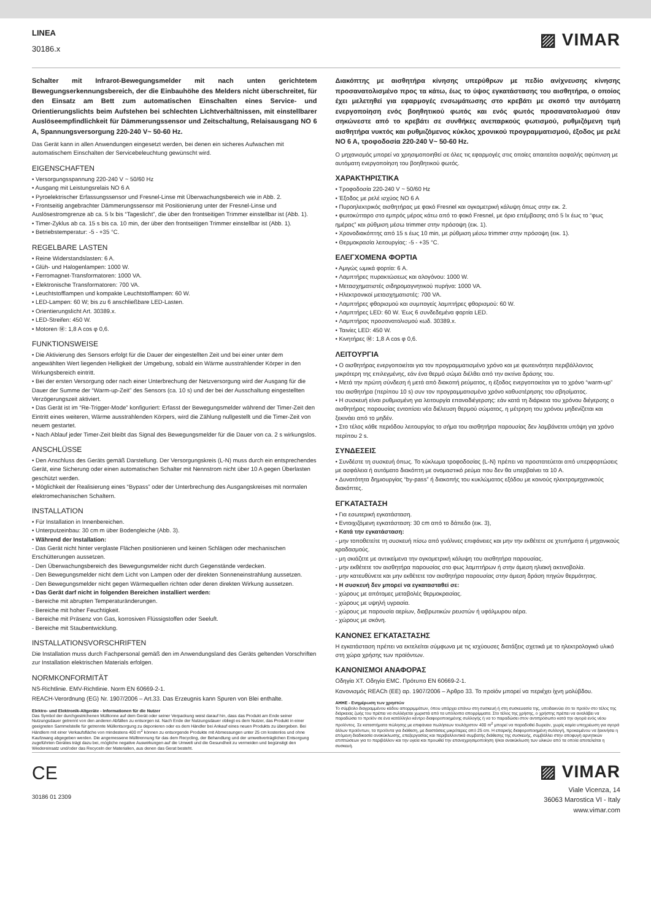LINEA
30186.x
▨ VIMAR
Schalter mit Infrarot-Bewegungsmelder mit nach unten gerichtetem Bewegungserkennungsbereich, der die Einbauhöhe des Melders nicht überschreitet, für den Einsatz am Bett zum automatischen Einschalten eines Service- und Orientierungslichts beim Aufstehen bei schlechten Lichtverhältnissen, mit einstellbarer Auslöseempfindlichkeit für Dämmerungssensor und Zeitschaltung, Relaisausgang NO 6 A, Spannungsversorgung 220-240 V~ 50-60 Hz.
Das Gerät kann in allen Anwendungen eingesetzt werden, bei denen ein sicheres Aufwachen mit automatischem Einschalten der Servicebeleuchtung gewünscht wird.
EIGENSCHAFTEN
• Versorgungsspannung 220-240 V ~ 50/60 Hz
• Ausgang mit Leistungsrelais NO 6 A
• Pyroelektrischer Erfassungssensor und Fresnel-Linse mit Überwachungsbereich wie in Abb. 2.
• Frontseitig angebrachter Dämmerungssensor mit Positionierung unter der Fresnel-Linse und Auslösestromgrenze ab ca. 5 lx bis “Tageslicht”, die über den frontseitigen Trimmer einstellbar ist (Abb. 1).
• Timer-Zyklus ab ca. 15 s bis ca. 10 min, der über den frontseitigen Trimmer einstellbar ist (Abb. 1).
• Betriebstemperatur: -5 - +35 °C.
REGELBARE LASTEN
• Reine Widerstandslasten: 6 A.
• Glüh- und Halogenlampen: 1000 W.
• Ferromagnet-Transformatoren: 1000 VA.
• Elektronische Transformatoren: 700 VA.
• Leuchtstofflampen und kompakte Leuchtstofflampen: 60 W.
• LED-Lampen: 60 W; bis zu 6 anschließbare LED-Lasten.
• Orientierungslicht Art. 30389.x.
• LED-Streifen: 450 W.
• Motoren Ⓜ: 1,8 A cos φ 0,6.
FUNKTIONSWEISE
• Die Aktivierung des Sensors erfolgt für die Dauer der eingestellten Zeit und bei einer unter dem angewählten Wert liegenden Helligkeit der Umgebung, sobald ein Wärme ausstrahlender Körper in den Wirkungsbereich eintritt.
• Bei der ersten Versorgung oder nach einer Unterbrechung der Netzversorgung wird der Ausgang für die Dauer der Summe der “Warm-up-Zeit” des Sensors (ca. 10 s) und der bei der Ausschaltung eingestellten Verzögerungszeit aktiviert.
• Das Gerät ist im “Re-Trigger-Mode” konfiguriert: Erfasst der Bewegungsmelder während der Timer-Zeit den Eintritt eines weiteren, Wärme ausstrahlenden Körpers, wird die Zählung nullgestellt und die Timer-Zeit von neuem gestartet.
• Nach Ablauf jeder Timer-Zeit bleibt das Signal des Bewegungsmelder für die Dauer von ca. 2 s wirkungslos.
ANSCHLÜSSE
• Den Anschluss des Geräts gemäß Darstellung. Der Versorgungskreis (L-N) muss durch ein entsprechendes Gerät, eine Sicherung oder einen automatischen Schalter mit Nennstrom nicht über 10 A gegen Überlasten geschützt werden.
• Möglichkeit der Realisierung eines “Bypass” oder der Unterbrechung des Ausgangskreises mit normalen elektromechanischen Schaltern.
INSTALLATION
• Für Installation in Innenbereichen.
• Unterputzeinbau: 30 cm m über Bodengleiche (Abb. 3).
• Während der Installation:
- Das Gerät nicht hinter verglaste Flächen positionieren und keinen Schlägen oder mechanischen Erschütterungen aussetzen.
- Den Überwachungsbereich des Bewegungsmelder nicht durch Gegenstände verdecken.
- Den Bewegungsmelder nicht dem Licht von Lampen oder der direkten Sonneneinstrahlung aussetzen.
- Den Bewegungsmelder nicht gegen Wärmequellen richten oder deren direkten Wirkung aussetzen.
• Das Gerät darf nicht in folgenden Bereichen installiert werden:
- Bereiche mit abrupten Temperaturänderungen.
- Bereiche mit hoher Feuchtigkeit.
- Bereiche mit Präsenz von Gas, korrosiven Flüssigstoffen oder Seeluft.
- Bereiche mit Staubentwicklung.
INSTALLATIONSVORSCHRIFTEN
Die Installation muss durch Fachpersonal gemäß den im Anwendungsland des Geräts geltenden Vorschriften zur Installation elektrischen Materials erfolgen.
NORMKONFORMITÄT
NS-Richtlinie. EMV-Richtlinie. Norm EN 60669-2-1.
REACH-Verordnung (EG) Nr. 1907/2006 – Art.33. Das Erzeugnis kann Spuren von Blei enthalte.
Elektro- und Elektronik-Altgeräte - Informationen für die Nutzer
Das Symbol der durchgestrichenen Mülltonne auf dem Gerät oder seiner Verpackung weist darauf hin, dass das Produkt am Ende seiner Nutzungsdauer getrennt von den anderen Abfällen zu entsorgen ist. Nach Ende der Nutzungsdauer obliegt es dem Nutzer, das Produkt in einer geeigneten Sammelstelle für getrennte Müllentsorgung zu deponieren oder es dem Händler bei Ankauf eines neuen Produkts zu übergeben. Bei Händlern mit einer Verkaufsfläche von mindestens 400 m<sup>2</sup> können zu entsorgende Produkte mit Abmessungen unter 25 cm kostenlos und ohne Kaufzwang abgegeben werden. Die angemessene Mülltrennung für das dem Recycling, der Behandlung und der umweltverträglichen Entsorgung zugeführten Gerätes trägt dazu bei, mögliche negative Auswirkungen auf die Umwelt und die Gesundheit zu vermeiden und begünstigt den Wiedereinsatz und/oder das Recyceln der Materialien, aus denen das Gerat besteht.
Διακόπτης με αισθητήρα κίνησης υπερύθρων με πεδίο ανίχνευσης κίνησης προσανατολισμένο προς τα κάτω, έως το ύψος εγκατάστασης του αισθητήρα, ο οποίος έχει μελετηθεί για εφαρμογές ενσωμάτωσης στο κρεβάτι με σκοπό την αυτόματη ενεργοποίηση ενός βοηθητικού φωτός και ενός φωτός προσανατολισμού όταν σηκώνεστε από το κρεβάτι σε συνθήκες ανεπαρκούς φωτισμού, ρυθμιζόμενη τιμή αισθητήρα νυκτός και ρυθμιζόμενος κύκλος χρονικού προγραμματισμού, έξοδος με ρελέ NO 6 A, τροφοδοσία 220-240 V~ 50-60 Hz.
Ο μηχανισμός μπορεί να χρησιμοποιηθεί σε όλες τις εφαρμογές στις οποίες απαιτείται ασφαλής αφύπνιση με αυτόματη ενεργοποίηση του βοηθητικού φωτός.
ΧΑΡΑΚΤΗΡΙΣΤΙΚΑ
• Τροφοδοσία 220-240 V ~ 50/60 Hz
• Έξοδος με ρελέ ισχύος NO 6 A
• Πυροηλεκτρικός αισθητήρας με φακό Fresnel και ογκομετρική κάλυψη όπως στην εικ. 2.
• φωτοκύτταρο στο εμπρός μέρος κάτω από το φακό Fresnel, με όριο επέμβασης από 5 lx έως το “φως ημέρας” και ρύθμιση μέσω trimmer στην πρόσοψη (εικ. 1).
• Χρονοδιακόπτης από 15 s έως 10 min, με ρύθμιση μέσω trimmer στην πρόσοψη (εικ. 1).
• Θερμοκρασία λειτουργίας: -5 - +35 °C.
ΕΛΕΓΧΟΜΕΝΑ ΦΟΡΤΙΑ
• Αμιγώς ωμικά φορτία: 6 A.
• Λαμπτήρες πυρακτώσεως και αλογόνου: 1000 W.
• Μετασχηματιστές σιδηρομαγνητικού πυρήνα: 1000 VA.
• Ηλεκτρονικοί μετασχηματιστές: 700 VA.
• Λαμπτήρες φθορισμού και συμπαγείς λαμπτήρες φθορισμού: 60 W.
• Λαμπτήρες LED: 60 W. Έως 6 συνδεδεμένα φορτία LED.
• Λαμπτήρας προσανατολισμού κωδ. 30389.x.
• Ταινίες LED: 450 W.
• Κινητήρες Ⓜ: 1,8 A cos φ 0,6.
ΛΕΙΤΟΥΡΓΙΑ
• Ο αισθητήρας ενεργοποιείται για τον προγραμματισμένο χρόνο και με φωτεινότητα περιβάλλοντος μικρότερη της επιλεγμένης, εάν ένα θερμό σώμα διέλθει από την ακτίνα δράσης του.
• Μετά την πρώτη σύνδεση ή μετά από διακοπή ρεύματος, η έξοδος ενεργοποιείται για το χρόνο “warm-up” του αισθητήρα (περίπου 10 s) συν τον προγραμματισμένο χρόνο καθυστέρησης του σβησίματος.
• Η συσκευή είναι ρυθμισμένη για λειτουργία επαναδιέγερσης: εάν κατά τη διάρκεια του χρόνου διέγερσης ο αισθητήρας παρουσίας εντοπίσει νέα διέλευση θερμού σώματος, η μέτρηση του χρόνου μηδενίζεται και ξεκινάει από το μηδέν.
• Στο τέλος κάθε περιόδου λειτουργίας το σήμα του αισθητήρα παρουσίας δεν λαμβάνεται υπόψη για χρόνο περίπου 2 s.
ΣΥΝΔΕΣΕΙΣ
• Συνδέστε τη συσκευή όπως. Το κύκλωμα τροφοδοσίας (L-N) πρέπει να προστατεύεται από υπερφορτώσεις με ασφάλεια ή αυτόματο διακόπτη με ονομαστικό ρεύμα που δεν θα υπερβαίνει τα 10 A.
• Δυνατότητα δημιουργίας “by-pass” ή διακοπής του κυκλώματος εξόδου με κοινούς ηλεκτρομηχανικούς διακόπτες.
ΕΓΚΑΤΑΣΤΑΣΗ
• Για εσωτερική εγκατάσταση.
• Εντοιχιζόμενη εγκατάσταση: 30 cm από το δάπεδο (εικ. 3),
• Κατά την εγκατάσταση:
- μην τοποθετείτε τη συσκευή πίσω από γυάλινες επιφάνειες και μην την εκθέτετε σε χτυπήματα ή μηχανικούς κραδασμούς.
- μη σκιάζετε με αντικείμενα την ογκομετρική κάλυψη του αισθητήρα παρουσίας.
- μην εκθέτετε τον αισθητήρα παρουσίας στο φως λαμπτήρων ή στην άμεση ηλιακή ακτινοβολία.
- μην κατευθύνετε και μην εκθέτετε τον αισθητήρα παρουσίας στην άμεση δράση πηγών θερμότητας.
• Η συσκευή δεν μπορεί να εγκατασταθεί σε:
- χώρους με απότομες μεταβολές θερμοκρασίας.
- χώρους με υψηλή υγρασία.
- χώρους με παρουσία αερίων, διαβρωτικών ρευστών ή υφάλμυρου αέρα.
- χώρους με σκόνη.
ΚΑΝΟΝΕΣ ΕΓΚΑΤΑΣΤΑΣΗΣ
Η εγκατάσταση πρέπει να εκτελείται σύμφωνα με τις ισχύουσες διατάξεις σχετικά με το ηλεκτρολογικό υλικό στη χώρα χρήσης των προϊόντων.
ΚΑΝΟΝΙΣΜΟΙ ΑΝΑΦΟΡΑΣ
Οδηγία ΧΤ. Οδηγία EMC. Πρότυπο EN 60669-2-1.
Κανονισμός REACh (ΕΕ) αρ. 1907/2006 – Άρθρο 33. Το προϊόν μπορεί να περιέχει ίχνη μολύβδου.
ΑΗΗΕ - Ενημέρωση των χρηστών
Το σύμβολο διαγραμμένου κάδου απορριμμάτων, όπου υπάρχει επάνω στη συσκευή ή στη συσκευασία της, υποδεικνύει ότι το προϊόν στο τέλος της διάρκειας ζωής του πρέπει να συλλέγεται χωριστά από τα υπόλοιπα απορρίμματα. Στο τέλος της χρήσης, ο χρήστης πρέπει να αναλάβει να παραδώσει το προϊόν σε ένα κατάλληλο κέντρο διαφοροποιημένης συλλογής ή να το παραδώσει στον αντιπρόσωπο κατά την αγορά ενός νέου προϊόντος. Σε καταστήματα πώλησης με επιφάνεια πωλήσεων τουλάχιστον 400 m<sup>2</sup> μπορεί να παραδοθεί δωρεάν, χωρίς καμία υποχρέωση για αγορά άλλων προϊόντων, τα προϊόντα για διάθεση, με διαστάσεις μικρότερες από 25 cm. Η επαρκής διαφοροποιημένη συλλογή, προκειμένου να ξεκινήσει η επόμενη διαδικασία ανακύκλωσης, επεξεργασίας και περιβαλλοντικά συμβατής διάθεσης της συσκευής, συμβάλλει στην αποφυγή αρνητικών επιπτώσεων για το περιβάλλον και την υγεία και προωθεί την επαναχρησιμοποίηση ή/και ανακύκλωση των υλικών από τα οποία αποτελείται η συσκευή.
CE
30186 01 2309
▨ VIMAR
Viale Vicenza, 14
36063 Marostica VI - Italy
www.vimar.com